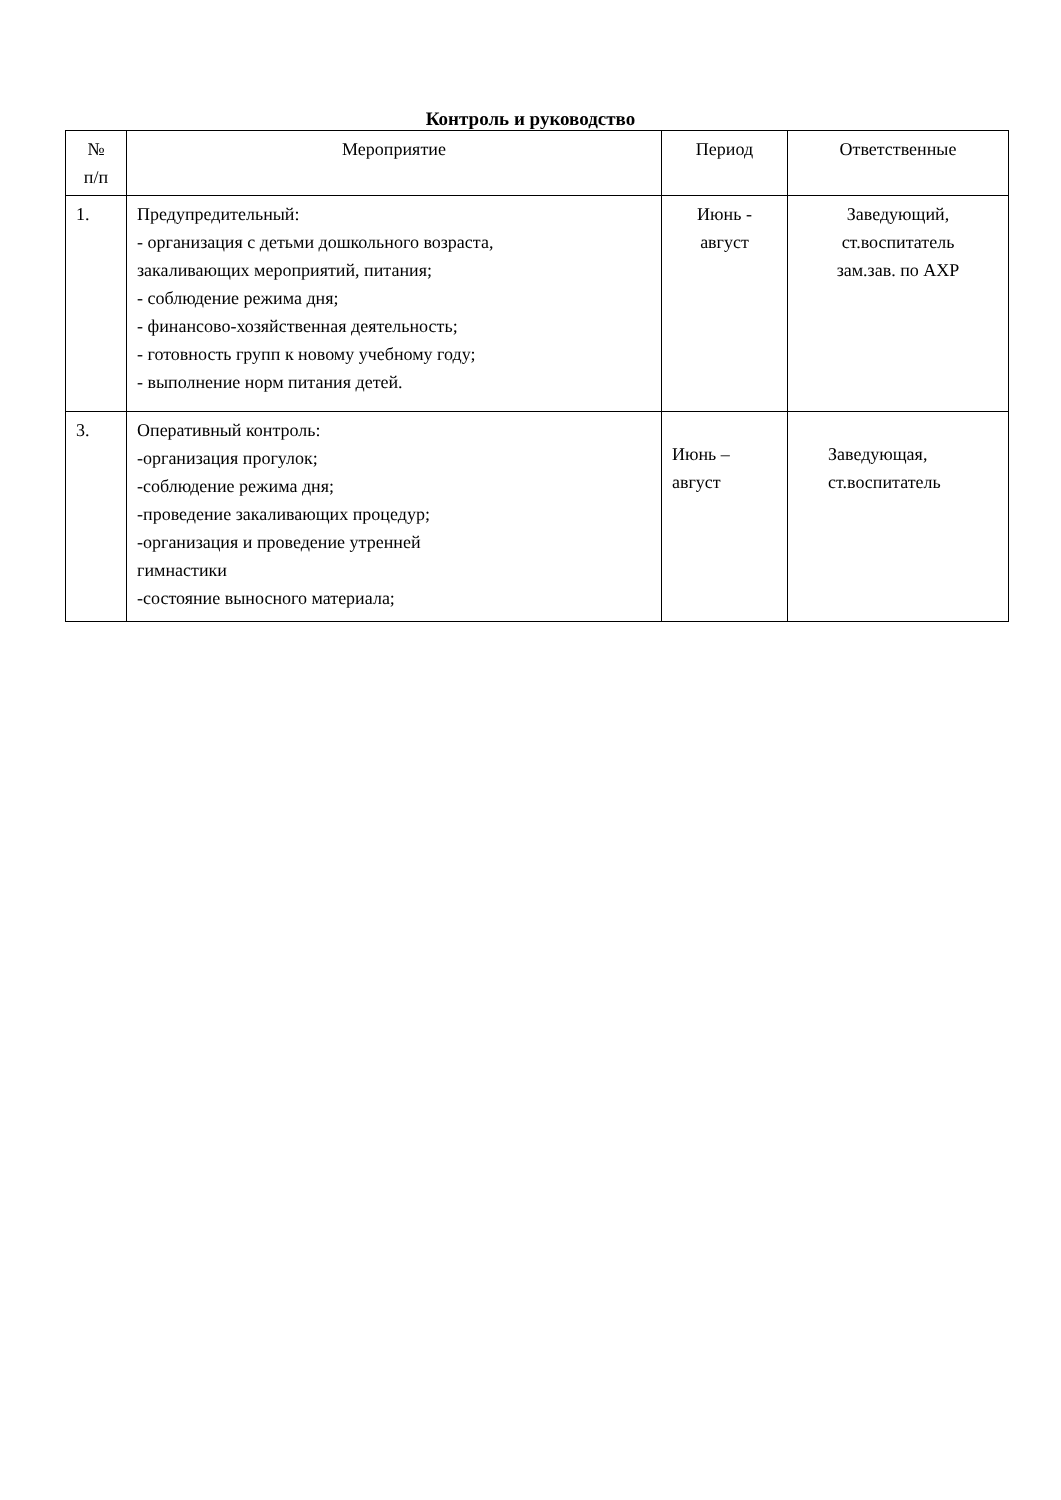Контроль и руководство
| № п/п | Мероприятие | Период | Ответственные |
| --- | --- | --- | --- |
| 1. | Предупредительный: - организация с детьми дошкольного возраста, закаливающих мероприятий, питания; - соблюдение режима дня; - финансово-хозяйственная деятельность; - готовность групп к новому учебному году; - выполнение норм питания детей. | Июнь - август | Заведующий, ст.воспитатель зам.зав. по АХР |
| 3. | Оперативный контроль: -организация прогулок; -соблюдение режима дня; -проведение закаливающих процедур; -организация и проведение утренней гимнастики -состояние выносного материала; | Июнь – август | Заведующая, ст.воспитатель |